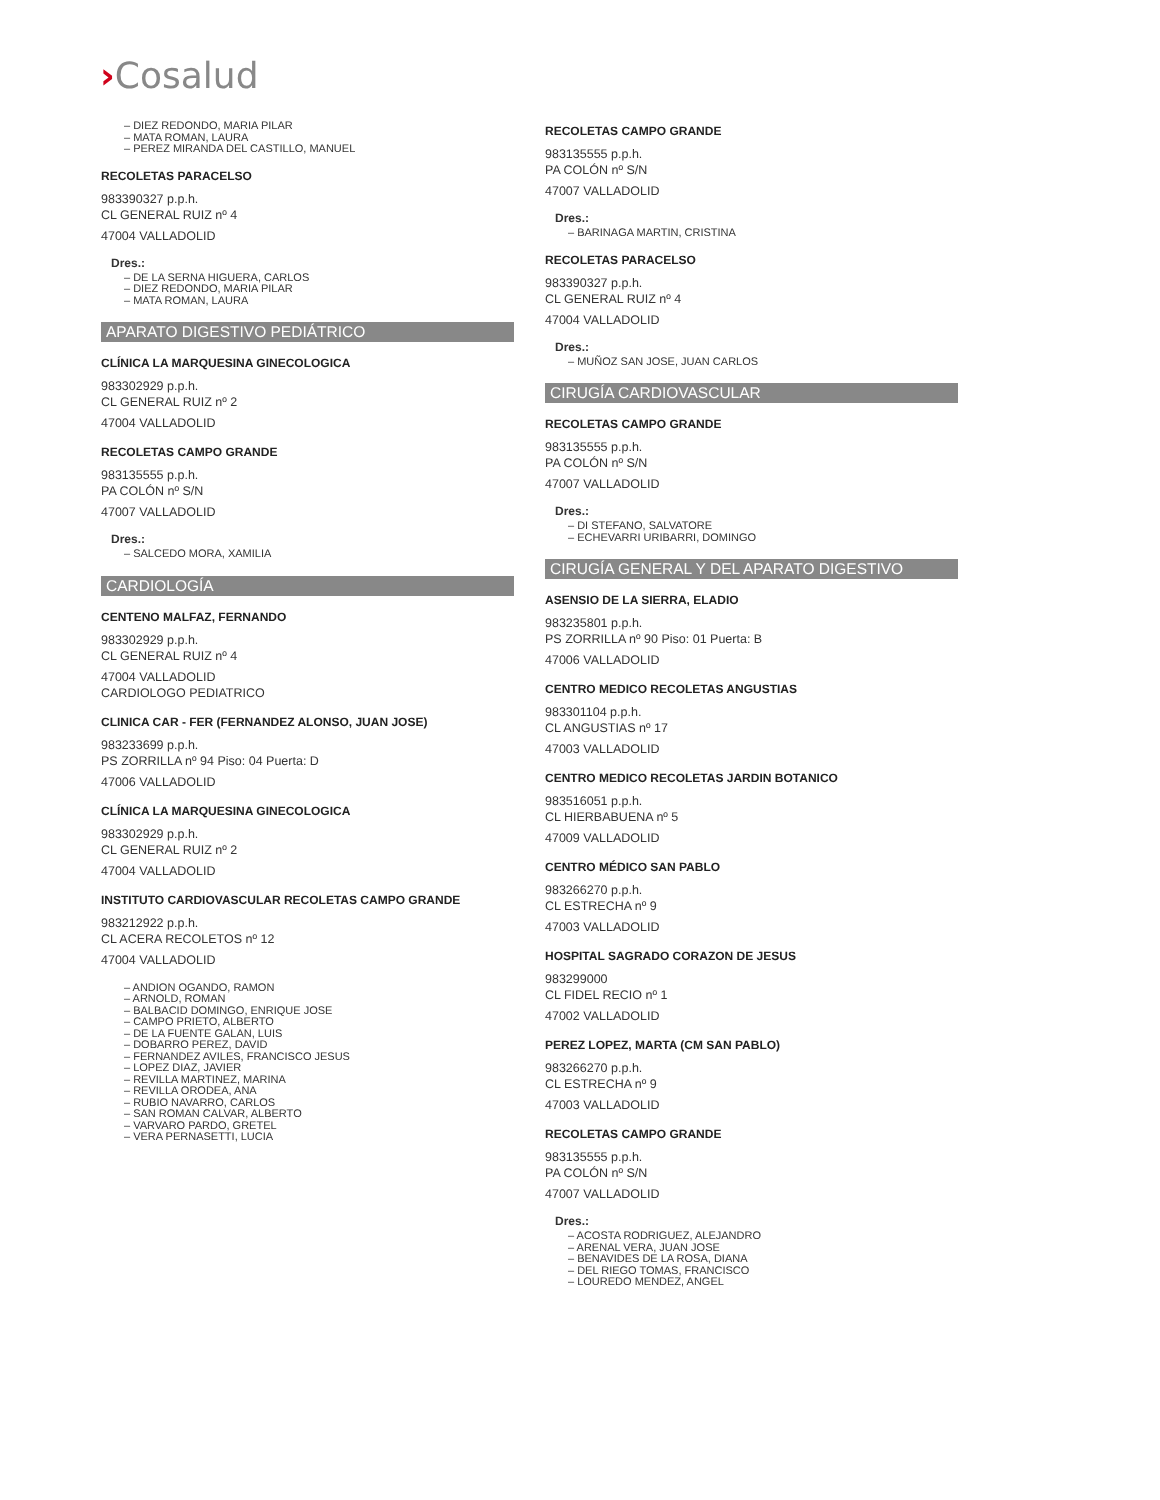›Cosalud
– DIEZ REDONDO, MARIA PILAR
– MATA ROMAN, LAURA
– PEREZ MIRANDA DEL CASTILLO, MANUEL
RECOLETAS PARACELSO
983390327 p.p.h.
CL GENERAL RUIZ nº 4
47004 VALLADOLID
Dres.:
– DE LA SERNA HIGUERA, CARLOS
– DIEZ REDONDO, MARIA PILAR
– MATA ROMAN, LAURA
APARATO DIGESTIVO PEDIÁTRICO
CLÍNICA LA MARQUESINA GINECOLOGICA
983302929 p.p.h.
CL GENERAL RUIZ nº 2
47004 VALLADOLID
RECOLETAS CAMPO GRANDE
983135555 p.p.h.
PA COLÓN nº S/N
47007 VALLADOLID
Dres.:
– SALCEDO MORA, XAMILIA
CARDIOLOGÍA
CENTENO MALFAZ, FERNANDO
983302929 p.p.h.
CL GENERAL RUIZ nº 4
47004 VALLADOLID
CARDIOLOGO PEDIATRICO
CLINICA CAR - FER (FERNANDEZ ALONSO, JUAN JOSE)
983233699 p.p.h.
PS ZORRILLA nº 94 Piso: 04 Puerta: D
47006 VALLADOLID
CLÍNICA LA MARQUESINA GINECOLOGICA
983302929 p.p.h.
CL GENERAL RUIZ nº 2
47004 VALLADOLID
INSTITUTO CARDIOVASCULAR RECOLETAS CAMPO GRANDE
983212922 p.p.h.
CL ACERA RECOLETOS nº 12
47004 VALLADOLID
– ANDION OGANDO, RAMON
– ARNOLD, ROMAN
– BALBACID DOMINGO, ENRIQUE JOSE
– CAMPO PRIETO, ALBERTO
– DE LA FUENTE GALAN, LUIS
– DOBARRO PEREZ, DAVID
– FERNANDEZ AVILES, FRANCISCO JESUS
– LOPEZ DIAZ, JAVIER
– REVILLA MARTINEZ, MARINA
– REVILLA ORODEA, ANA
– RUBIO NAVARRO, CARLOS
– SAN ROMAN CALVAR, ALBERTO
– VARVARO PARDO, GRETEL
– VERA PERNASETTI, LUCIA
RECOLETAS CAMPO GRANDE
983135555 p.p.h.
PA COLÓN nº S/N
47007 VALLADOLID
Dres.:
– BARINAGA MARTIN, CRISTINA
RECOLETAS PARACELSO
983390327 p.p.h.
CL GENERAL RUIZ nº 4
47004 VALLADOLID
Dres.:
– MUÑOZ SAN JOSE, JUAN CARLOS
CIRUGÍA CARDIOVASCULAR
RECOLETAS CAMPO GRANDE
983135555 p.p.h.
PA COLÓN nº S/N
47007 VALLADOLID
Dres.:
– DI STEFANO, SALVATORE
– ECHEVARRI URIBARRI, DOMINGO
CIRUGÍA GENERAL Y DEL APARATO DIGESTIVO
ASENSIO DE LA SIERRA, ELADIO
983235801 p.p.h.
PS ZORRILLA nº 90 Piso: 01 Puerta: B
47006 VALLADOLID
CENTRO MEDICO RECOLETAS ANGUSTIAS
983301104 p.p.h.
CL ANGUSTIAS nº 17
47003 VALLADOLID
CENTRO MEDICO RECOLETAS JARDIN BOTANICO
983516051 p.p.h.
CL HIERBABUENA nº 5
47009 VALLADOLID
CENTRO MÉDICO SAN PABLO
983266270 p.p.h.
CL ESTRECHA nº 9
47003 VALLADOLID
HOSPITAL SAGRADO CORAZON DE JESUS
983299000
CL FIDEL RECIO nº 1
47002 VALLADOLID
PEREZ LOPEZ, MARTA (CM SAN PABLO)
983266270 p.p.h.
CL ESTRECHA nº 9
47003 VALLADOLID
RECOLETAS CAMPO GRANDE
983135555 p.p.h.
PA COLÓN nº S/N
47007 VALLADOLID
Dres.:
– ACOSTA RODRIGUEZ, ALEJANDRO
– ARENAL VERA, JUAN JOSE
– BENAVIDES DE LA ROSA, DIANA
– DEL RIEGO TOMAS, FRANCISCO
– LOUREDO MENDEZ, ANGEL